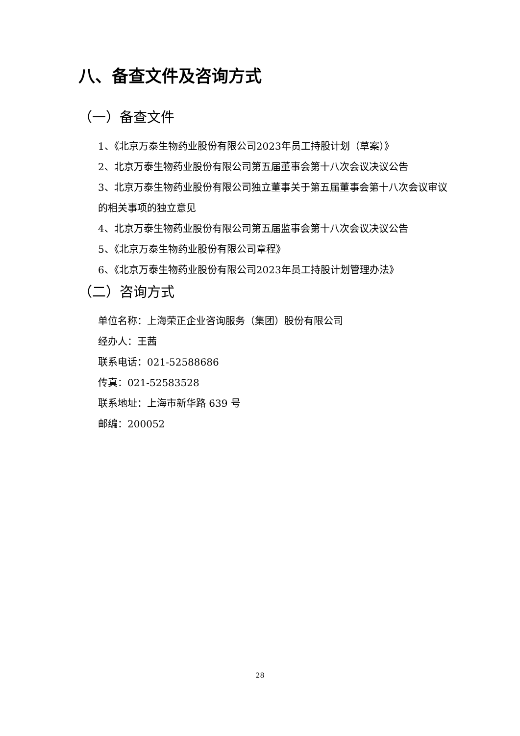八、备查文件及咨询方式
（一）备查文件
1、《北京万泰生物药业股份有限公司2023年员工持股计划（草案）》
2、北京万泰生物药业股份有限公司第五届董事会第十八次会议决议公告
3、北京万泰生物药业股份有限公司独立董事关于第五届董事会第十八次会议审议的相关事项的独立意见
4、北京万泰生物药业股份有限公司第五届监事会第十八次会议决议公告
5、《北京万泰生物药业股份有限公司章程》
6、《北京万泰生物药业股份有限公司2023年员工持股计划管理办法》
（二）咨询方式
单位名称：上海荣正企业咨询服务（集团）股份有限公司
经办人：王茜
联系电话：021-52588686
传真：021-52583528
联系地址：上海市新华路 639 号
邮编：200052
28